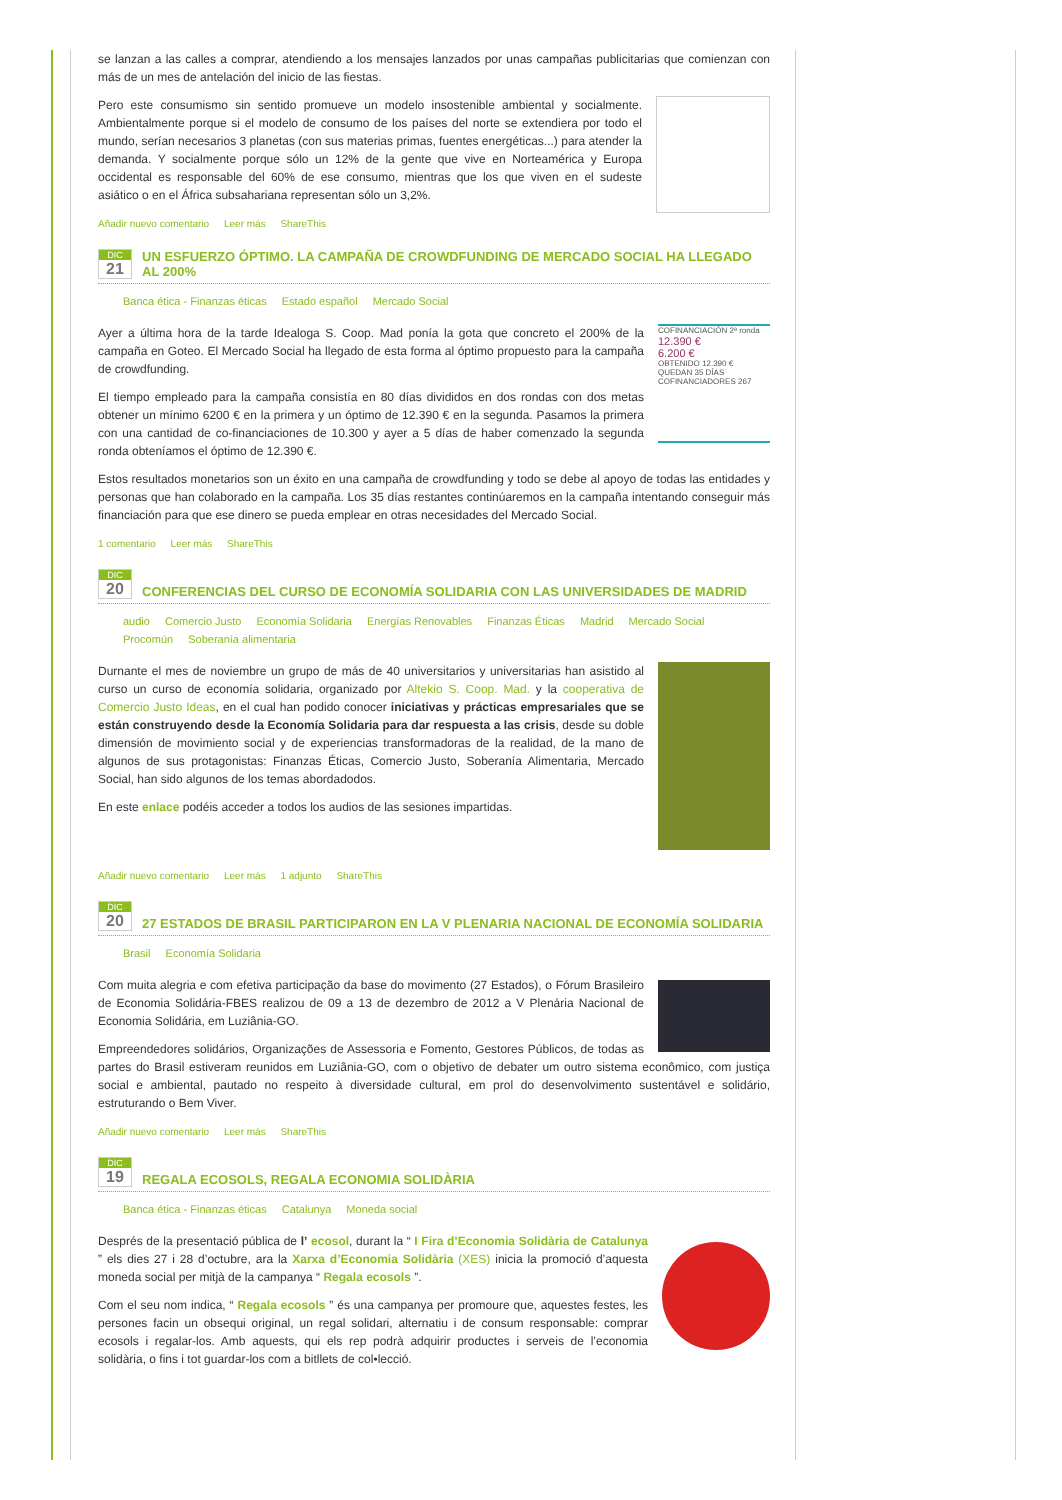se lanzan a las calles a comprar, atendiendo a los mensajes lanzados por unas campañas publicitarias que comienzan con más de un mes de antelación del inicio de las fiestas.
Pero este consumismo sin sentido promueve un modelo insostenible ambiental y socialmente. Ambientalmente porque si el modelo de consumo de los países del norte se extendiera por todo el mundo, serían necesarios 3 planetas (con sus materias primas, fuentes energéticas...) para atender la demanda. Y socialmente porque sólo un 12% de la gente que vive en Norteamérica y Europa occidental es responsable del 60% de ese consumo, mientras que los que viven en el sudeste asiático o en el África subsahariana representan sólo un 3,2%.
Añadir nuevo comentario Leer más ShareThis
DIC
21
UN ESFUERZO ÓPTIMO. LA CAMPAÑA DE CROWDFUNDING DE MERCADO SOCIAL HA LLEGADO AL 200%
Banca ética - Finanzas éticas Estado español Mercado Social
COFINANCIACIÓN 2ª ronda
12.390 €
6.200 €
OBTENIDO 12.390 €
QUEDAN 35 DÍAS
COFINANCIADORES 267
Ayer a última hora de la tarde Idealoga S. Coop. Mad ponía la gota que concreto el 200% de la campaña en Goteo. El Mercado Social ha llegado de esta forma al óptimo propuesto para la campaña de crowdfunding.
El tiempo empleado para la campaña consistía en 80 días divididos en dos rondas con dos metas obtener un mínimo 6200 € en la primera y un óptimo de 12.390 € en la segunda. Pasamos la primera con una cantidad de co-financiaciones de 10.300 y ayer a 5 días de haber comenzado la segunda ronda obteníamos el óptimo de 12.390 €.
Estos resultados monetarios son un éxito en una campaña de crowdfunding y todo se debe al apoyo de todas las entidades y personas que han colaborado en la campaña. Los 35 días restantes continúaremos en la campaña intentando conseguir más financiación para que ese dinero se pueda emplear en otras necesidades del Mercado Social.
1 comentario Leer más ShareThis
DIC
20
CONFERENCIAS DEL CURSO DE ECONOMÍA SOLIDARIA CON LAS UNIVERSIDADES DE MADRID
audio Comercio Justo Economía Solidaria Energías Renovables Finanzas Éticas Madrid Mercado Social Procomún Soberanía alimentaria
Durnante el mes de noviembre un grupo de más de 40 universitarios y universitarias han asistido al curso un curso de economía solidaria, organizado por Altekio S. Coop. Mad. y la cooperativa de Comercio Justo Ideas, en el cual han podido conocer iniciativas y prácticas empresariales que se están construyendo desde la Economía Solidaria para dar respuesta a las crisis, desde su doble dimensión de movimiento social y de experiencias transformadoras de la realidad, de la mano de algunos de sus protagonistas: Finanzas Éticas, Comercio Justo, Soberanía Alimentaria, Mercado Social, han sido algunos de los temas abordadodos.
En este enlace podéis acceder a todos los audios de las sesiones impartidas.
Añadir nuevo comentario Leer más 1 adjunto ShareThis
DIC
20
27 ESTADOS DE BRASIL PARTICIPARON EN LA V PLENARIA NACIONAL DE ECONOMÍA SOLIDARIA
Brasil Economía Solidaria
Com muita alegria e com efetiva participação da base do movimento (27 Estados), o Fórum Brasileiro de Economia Solidária-FBES realizou de 09 a 13 de dezembro de 2012 a V Plenária Nacional de Economia Solidária, em Luziânia-GO.
Empreendedores solidários, Organizações de Assessoria e Fomento, Gestores Públicos, de todas as partes do Brasil estiveram reunidos em Luziânia-GO, com o objetivo de debater um outro sistema econômico, com justiça social e ambiental, pautado no respeito à diversidade cultural, em prol do desenvolvimento sustentável e solidário, estruturando o Bem Viver.
Añadir nuevo comentario Leer más ShareThis
DIC
19
REGALA ECOSOLS, REGALA ECONOMIA SOLIDÀRIA
Banca ética - Finanzas éticas Catalunya Moneda social
Després de la presentació pública de l’ ecosol, durant la “ I Fira d’Economia Solidària de Catalunya ” els dies 27 i 28 d’octubre, ara la Xarxa d’Economia Solidària (XES) inicia la promoció d’aquesta moneda social per mitjà de la campanya “ Regala ecosols ”.
Com el seu nom indica, “ Regala ecosols ” és una campanya per promoure que, aquestes festes, les persones facin un obsequi original, un regal solidari, alternatiu i de consum responsable: comprar ecosols i regalar-los. Amb aquests, qui els rep podrà adquirir productes i serveis de l’economia solidària, o fins i tot guardar-los com a bitllets de col•lecció.